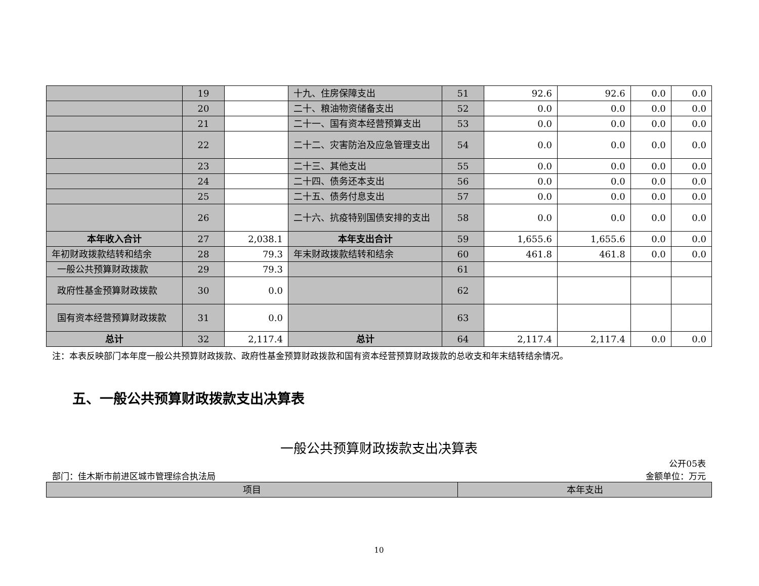| | 19 | | 十九、住房保障支出 | 51 | 92.6 | 92.6 | 0.0 | 0.0 |
| | 20 | | 二十、粮油物资储备支出 | 52 | 0.0 | 0.0 | 0.0 | 0.0 |
| | 21 | | 二十一、国有资本经营预算支出 | 53 | 0.0 | 0.0 | 0.0 | 0.0 |
| | 22 | | 二十二、灾害防治及应急管理支出 | 54 | 0.0 | 0.0 | 0.0 | 0.0 |
| | 23 | | 二十三、其他支出 | 55 | 0.0 | 0.0 | 0.0 | 0.0 |
| | 24 | | 二十四、债务还本支出 | 56 | 0.0 | 0.0 | 0.0 | 0.0 |
| | 25 | | 二十五、债务付息支出 | 57 | 0.0 | 0.0 | 0.0 | 0.0 |
| | 26 | | 二十六、抗疫特别国债安排的支出 | 58 | 0.0 | 0.0 | 0.0 | 0.0 |
| 本年收入合计 | 27 | 2,038.1 | 本年支出合计 | 59 | 1,655.6 | 1,655.6 | 0.0 | 0.0 |
| 年初财政拨款结转和结余 | 28 | 79.3 | 年末财政拨款结转和结余 | 60 | 461.8 | 461.8 | 0.0 | 0.0 |
| 一般公共预算财政拨款 | 29 | 79.3 | | 61 | | | | |
| 政府性基金预算财政拨款 | 30 | 0.0 | | 62 | | | | |
| 国有资本经营预算财政拨款 | 31 | 0.0 | | 63 | | | | |
| 总计 | 32 | 2,117.4 | 总计 | 64 | 2,117.4 | 2,117.4 | 0.0 | 0.0 |
注：本表反映部门本年度一般公共预算财政拨款、政府性基金预算财政拨款和国有资本经营预算财政拨款的总收支和年末结转结余情况。
五、一般公共预算财政拨款支出决算表
一般公共预算财政拨款支出决算表
公开05表
部门：佳木斯市前进区城市管理综合执法局 金额单位：万元
| 项目 | 本年支出 |
10